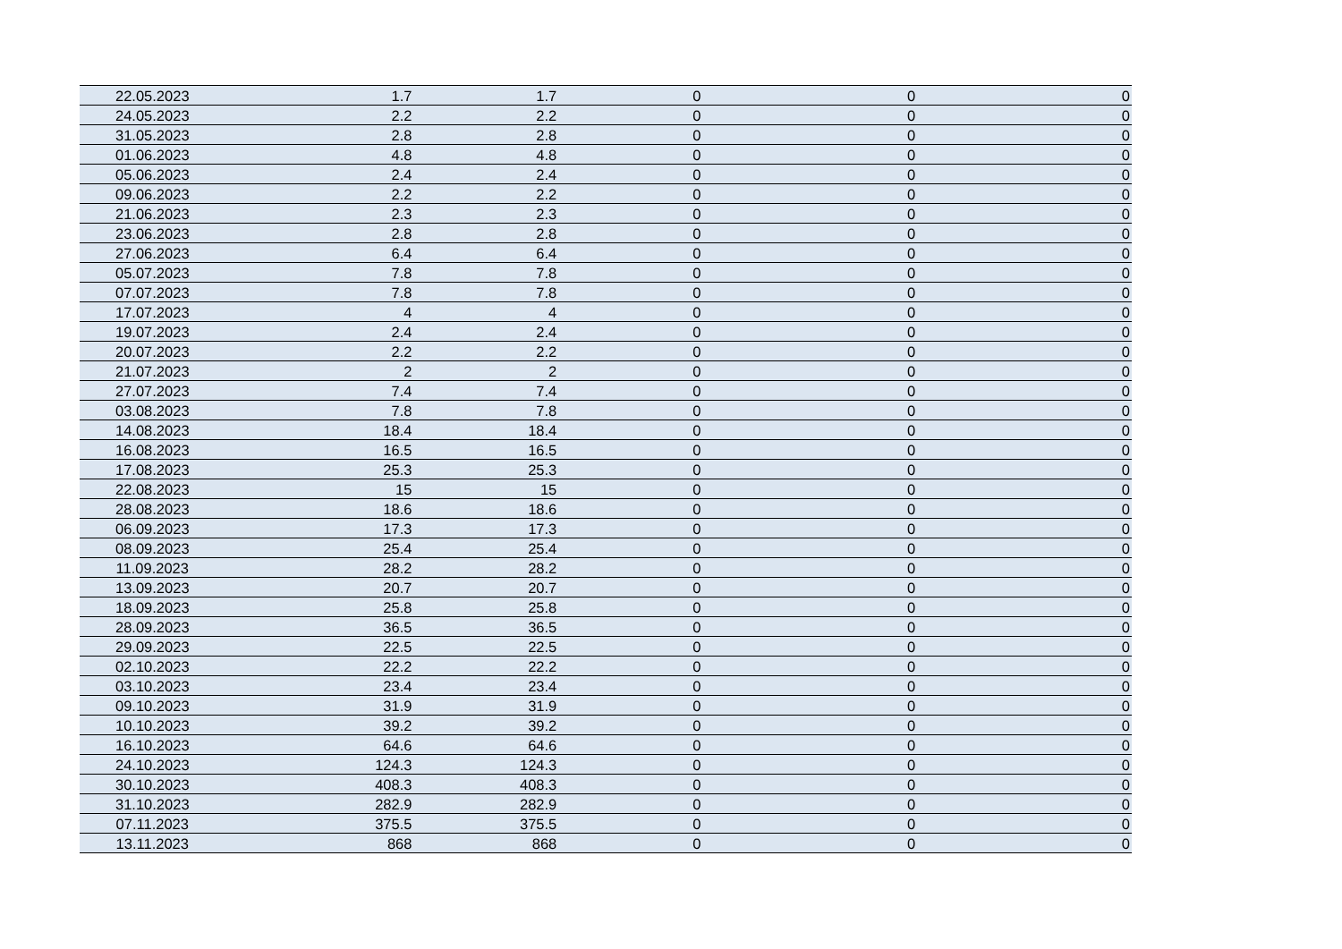| 22.05.2023 | 1.7 | 1.7 | 0 | 0 | 0 |
| 24.05.2023 | 2.2 | 2.2 | 0 | 0 | 0 |
| 31.05.2023 | 2.8 | 2.8 | 0 | 0 | 0 |
| 01.06.2023 | 4.8 | 4.8 | 0 | 0 | 0 |
| 05.06.2023 | 2.4 | 2.4 | 0 | 0 | 0 |
| 09.06.2023 | 2.2 | 2.2 | 0 | 0 | 0 |
| 21.06.2023 | 2.3 | 2.3 | 0 | 0 | 0 |
| 23.06.2023 | 2.8 | 2.8 | 0 | 0 | 0 |
| 27.06.2023 | 6.4 | 6.4 | 0 | 0 | 0 |
| 05.07.2023 | 7.8 | 7.8 | 0 | 0 | 0 |
| 07.07.2023 | 7.8 | 7.8 | 0 | 0 | 0 |
| 17.07.2023 | 4 | 4 | 0 | 0 | 0 |
| 19.07.2023 | 2.4 | 2.4 | 0 | 0 | 0 |
| 20.07.2023 | 2.2 | 2.2 | 0 | 0 | 0 |
| 21.07.2023 | 2 | 2 | 0 | 0 | 0 |
| 27.07.2023 | 7.4 | 7.4 | 0 | 0 | 0 |
| 03.08.2023 | 7.8 | 7.8 | 0 | 0 | 0 |
| 14.08.2023 | 18.4 | 18.4 | 0 | 0 | 0 |
| 16.08.2023 | 16.5 | 16.5 | 0 | 0 | 0 |
| 17.08.2023 | 25.3 | 25.3 | 0 | 0 | 0 |
| 22.08.2023 | 15 | 15 | 0 | 0 | 0 |
| 28.08.2023 | 18.6 | 18.6 | 0 | 0 | 0 |
| 06.09.2023 | 17.3 | 17.3 | 0 | 0 | 0 |
| 08.09.2023 | 25.4 | 25.4 | 0 | 0 | 0 |
| 11.09.2023 | 28.2 | 28.2 | 0 | 0 | 0 |
| 13.09.2023 | 20.7 | 20.7 | 0 | 0 | 0 |
| 18.09.2023 | 25.8 | 25.8 | 0 | 0 | 0 |
| 28.09.2023 | 36.5 | 36.5 | 0 | 0 | 0 |
| 29.09.2023 | 22.5 | 22.5 | 0 | 0 | 0 |
| 02.10.2023 | 22.2 | 22.2 | 0 | 0 | 0 |
| 03.10.2023 | 23.4 | 23.4 | 0 | 0 | 0 |
| 09.10.2023 | 31.9 | 31.9 | 0 | 0 | 0 |
| 10.10.2023 | 39.2 | 39.2 | 0 | 0 | 0 |
| 16.10.2023 | 64.6 | 64.6 | 0 | 0 | 0 |
| 24.10.2023 | 124.3 | 124.3 | 0 | 0 | 0 |
| 30.10.2023 | 408.3 | 408.3 | 0 | 0 | 0 |
| 31.10.2023 | 282.9 | 282.9 | 0 | 0 | 0 |
| 07.11.2023 | 375.5 | 375.5 | 0 | 0 | 0 |
| 13.11.2023 | 868 | 868 | 0 | 0 | 0 |